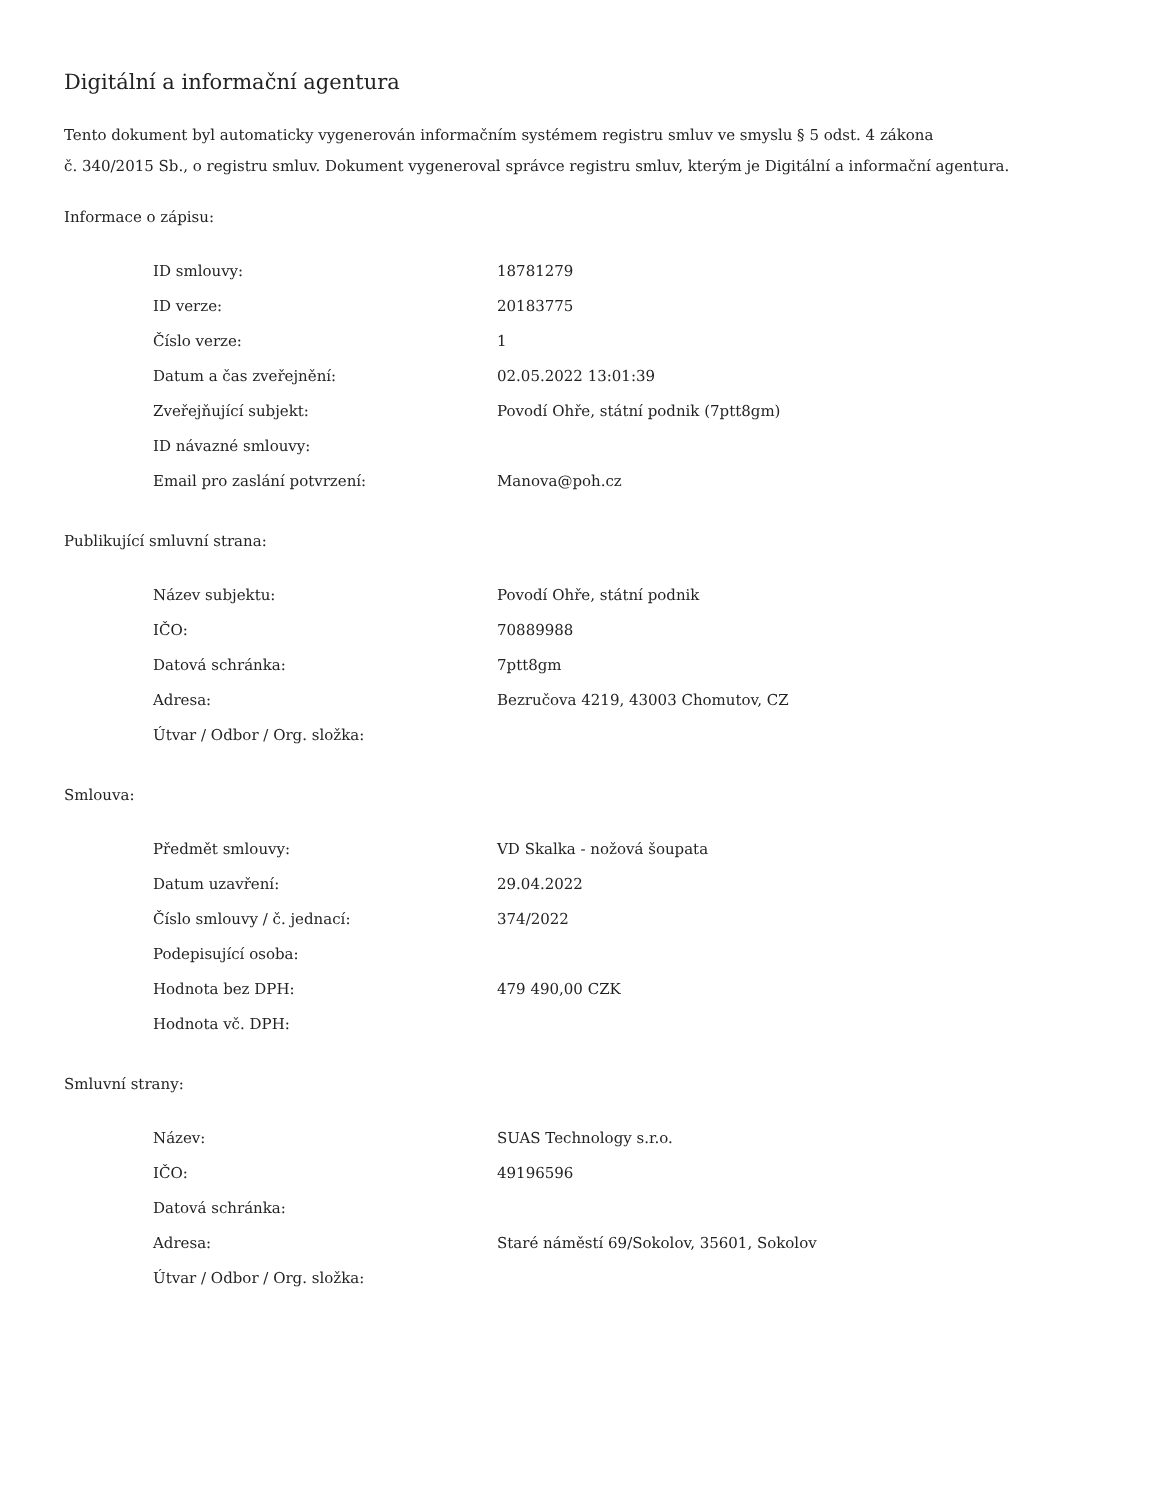Digitální a informační agentura
Tento dokument byl automaticky vygenerován informačním systémem registru smluv ve smyslu § 5 odst. 4 zákona
č. 340/2015 Sb., o registru smluv. Dokument vygeneroval správce registru smluv, kterým je Digitální a informační agentura.
Informace o zápisu:
| ID smlouvy: | 18781279 |
| ID verze: | 20183775 |
| Číslo verze: | 1 |
| Datum a čas zveřejnění: | 02.05.2022 13:01:39 |
| Zveřejňující subjekt: | Povodí Ohře, státní podnik (7ptt8gm) |
| ID návazné smlouvy: | |
| Email pro zaslání potvrzení: | Manova@poh.cz |
Publikující smluvní strana:
| Název subjektu: | Povodí Ohře, státní podnik |
| IČO: | 70889988 |
| Datová schránka: | 7ptt8gm |
| Adresa: | Bezručova 4219, 43003 Chomutov, CZ |
| Útvar / Odbor / Org. složka: | |
Smlouva:
| Předmět smlouvy: | VD Skalka - nožová šoupata |
| Datum uzavření: | 29.04.2022 |
| Číslo smlouvy / č. jednací: | 374/2022 |
| Podepisující osoba: | |
| Hodnota bez DPH: | 479 490,00 CZK |
| Hodnota vč. DPH: | |
Smluvní strany:
| Název: | SUAS Technology s.r.o. |
| IČO: | 49196596 |
| Datová schránka: | |
| Adresa: | Staré náměstí 69/Sokolov, 35601, Sokolov |
| Útvar / Odbor / Org. složka: | |